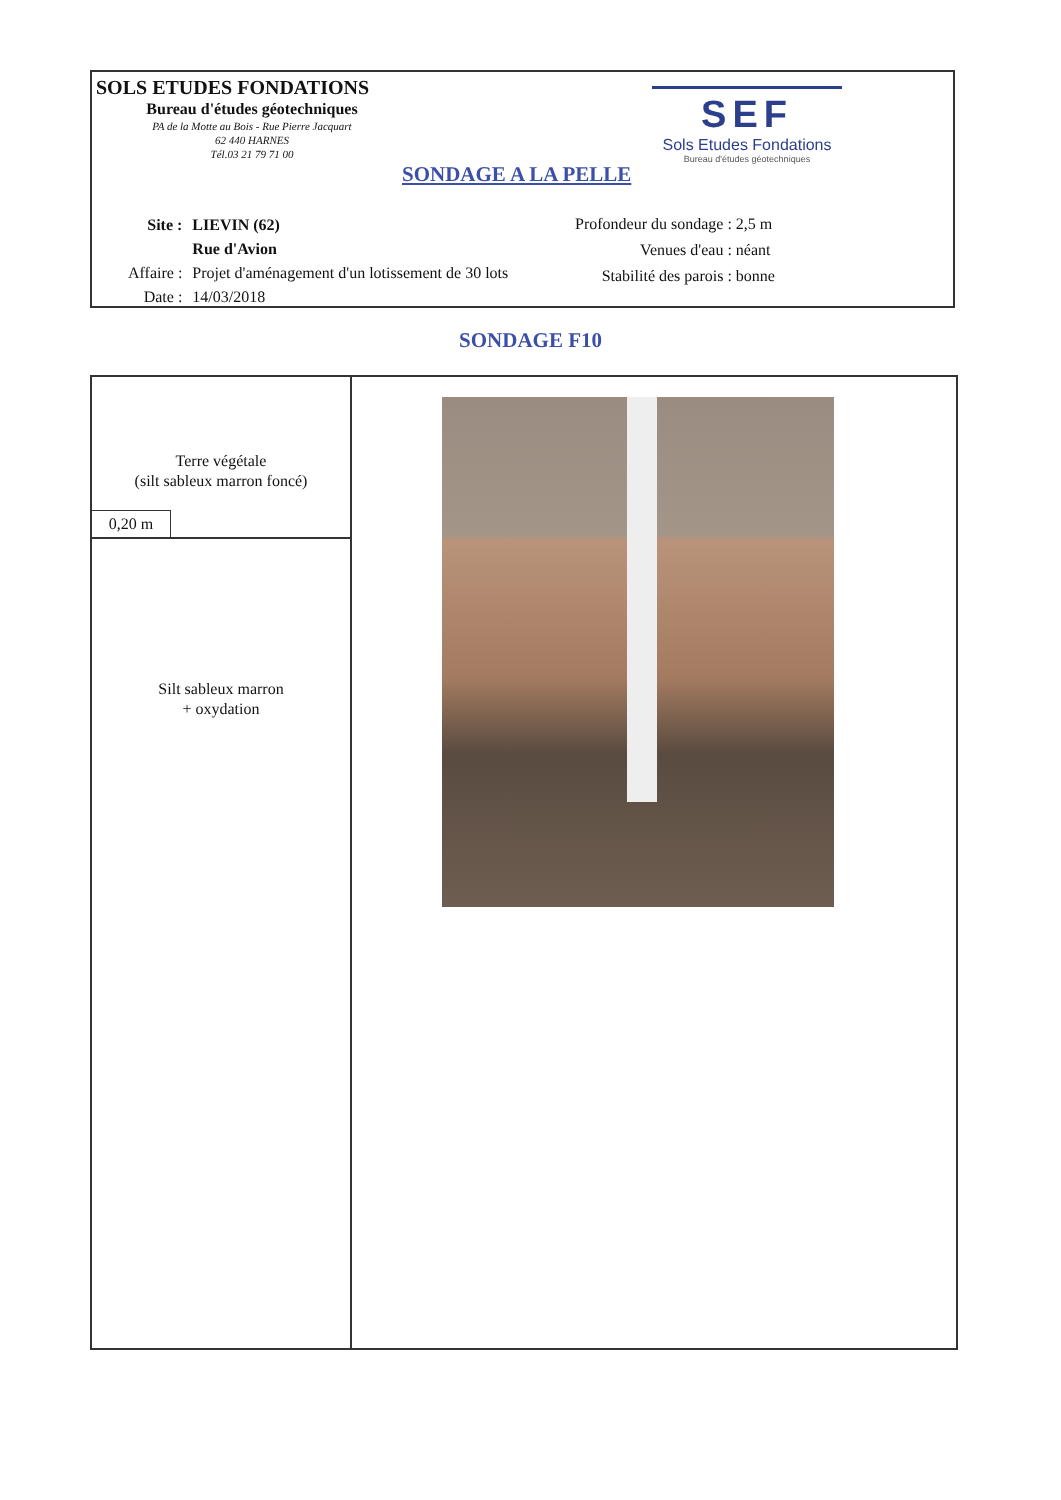SOLS ETUDES FONDATIONS
Bureau d'études géotechniques
PA de la Motte au Bois - Rue Pierre Jacquart
62 440 HARNES
Tél.03 21 79 71 00
SONDAGE A LA PELLE
SEF
Sols Etudes Fondations
Bureau d'études géotechniques
| Site : | LIEVIN (62) |
| | Rue d'Avion |
| Affaire : | Projet d'aménagement d'un lotissement de 30 lots |
| Date : | 14/03/2018 |
| Profondeur du sondage : | 2,5 m |
| Venues d'eau : | néant |
| Stabilité des parois : | bonne |
SONDAGE F10
Terre végétale
(silt sableux marron foncé)
0,20 m
Silt sableux marron
+ oxydation